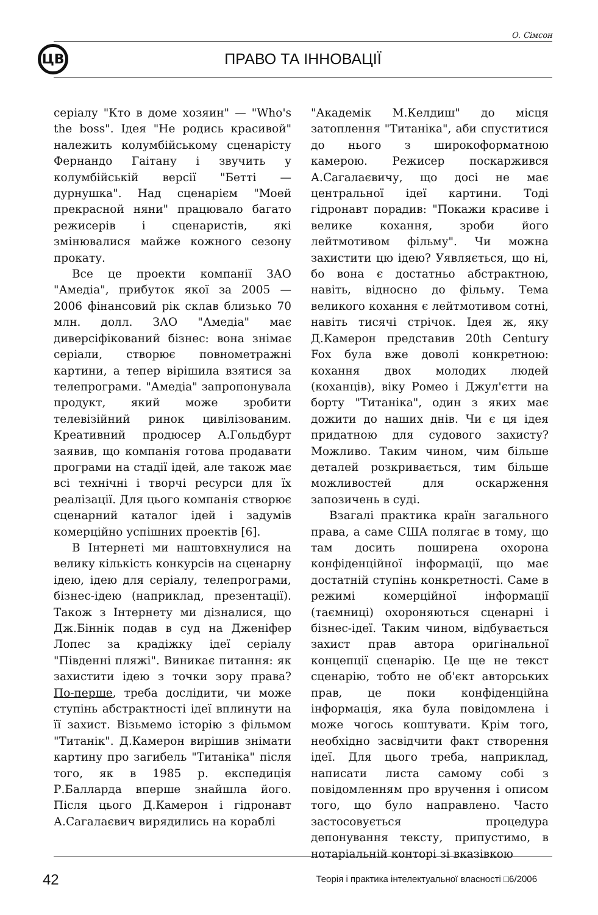О. Сімсон
ЦВ ПРАВО ТА ІННОВАЦІЇ
серіалу "Кто в доме хозяин" — "Who's the boss". Ідея "Не родись красивой" належить колумбійському сценарісту Фернандо Гаітану і звучить у колумбійській версії "Бетті — дурнушка". Над сценарієм "Моей прекрасной няни" працювало багато режисерів і сценаристів, які змінювалися майже кожного сезону прокату.
Все це проекти компанії ЗАО "Амедіа", прибуток якої за 2005 — 2006 фінансовий рік склав близько 70 млн. долл. ЗАО "Амедіа" має диверсіфікований бізнес: вона знімає серіали, створює повнометражні картини, а тепер вірішила взятися за телепрограми. "Амедіа" запропонувала продукт, який може зробити телевізійний ринок цивілізованим. Креативний продюсер А.Гольдбурт заявив, що компанія готова продавати програми на стадії ідей, але також має всі технічні і творчі ресурси для їх реалізації. Для цього компанія створює сценарний каталог ідей і задумів комерційно успішних проектів [6].
В Інтернеті ми наштовхнулися на велику кількість конкурсів на сценарну ідею, ідею для серіалу, телепрограми, бізнес-ідею (наприклад, презентації). Також з Інтернету ми дізналися, що Дж.Біннік подав в суд на Дженіфер Лопес за крадіжку ідеї серіалу "Південні пляжі". Виникає питання: як захистити ідею з точки зору права? По-перше, треба дослідити, чи може ступінь абстрактності ідеї вплинути на її захист. Візьмемо історію з фільмом "Титанік". Д.Камерон вирішив знімати картину про загибель "Титаніка" після того, як в 1985 р. експедиція Р.Балларда вперше знайшла його. Після цього Д.Камерон і гідронавт А.Сагалаєвич вирядились на кораблі
"Академік М.Келдиш" до місця затоплення "Титаніка", аби спуститися до нього з широкоформатною камерою. Режисер поскаржився А.Сагалаєвичу, що досі не має центральної ідеї картини. Тоді гідронавт порадив: "Покажи красиве і велике кохання, зроби його лейтмотивом фільму". Чи можна захистити цю ідею? Уявляється, що ні, бо вона є достатньо абстрактною, навіть, відносно до фільму. Тема великого кохання є лейтмотивом сотні, навіть тисячі стрічок. Ідея ж, яку Д.Камерон представив 20th Century Fox була вже доволі конкретною: кохання двох молодих людей (коханців), віку Ромео і Джул'єтти на борту "Титаніка", один з яких має дожити до наших днів. Чи є ця ідея придатною для судового захисту? Можливо. Таким чином, чим більше деталей розкривається, тим більше можливостей для оскарження запозичень в суді.
Взагалі практика країн загального права, а саме США полягає в тому, що там досить поширена охорона конфіденційної інформації, що має достатній ступінь конкретності. Саме в режимі комерційної інформації (таємниці) охороняються сценарні і бізнес-ідеї. Таким чином, відбувається захист прав автора оригінальної концепції сценарію. Це ще не текст сценарію, тобто не об'єкт авторських прав, це поки конфіденційна інформація, яка була повідомлена і може чогось коштувати. Крім того, необхідно засвідчити факт створення ідеї. Для цього треба, наприклад, написати листа самому собі з повідомленням про вручення і описом того, що було направлено. Часто застосовується процедура депонування тексту, припустимо, в нотаріальній конторі зі вказівкою
42
Теорія і практика інтелектуальної власності □6/2006